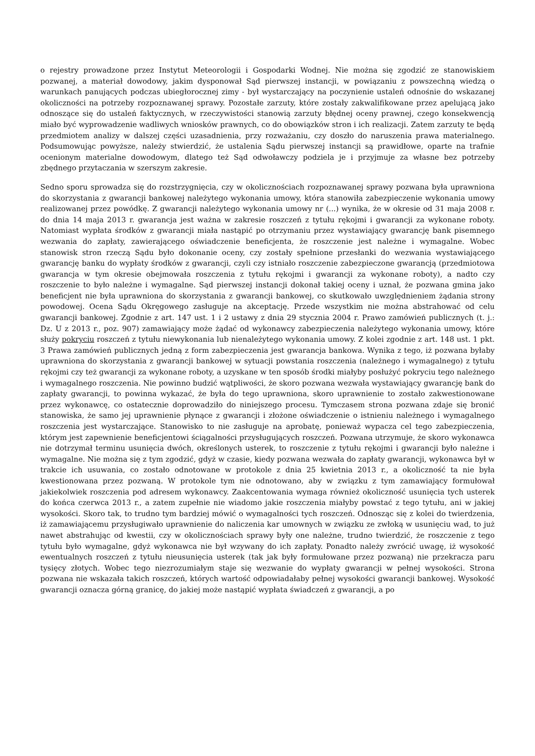o rejestry prowadzone przez Instytut Meteorologii i Gospodarki Wodnej. Nie można się zgodzić ze stanowiskiem pozwanej, a materiał dowodowy, jakim dysponował Sąd pierwszej instancji, w powiązaniu z powszechną wiedzą o warunkach panujących podczas ubiegłorocznej zimy - był wystarczający na poczynienie ustaleń odnośnie do wskazanej okoliczności na potrzeby rozpoznawanej sprawy. Pozostałe zarzuty, które zostały zakwalifikowane przez apelującą jako odnoszące się do ustaleń faktycznych, w rzeczywistości stanowią zarzuty błędnej oceny prawnej, czego konsekwencją miało być wyprowadzenie wadliwych wniosków prawnych, co do obowiązków stron i ich realizacji. Zatem zarzuty te będą przedmiotem analizy w dalszej części uzasadnienia, przy rozważaniu, czy doszło do naruszenia prawa materialnego. Podsumowując powyższe, należy stwierdzić, że ustalenia Sądu pierwszej instancji są prawidłowe, oparte na trafnie ocenionym materialne dowodowym, dlatego też Sąd odwoławczy podziela je i przyjmuje za własne bez potrzeby zbędnego przytaczania w szerszym zakresie.
Sedno sporu sprowadza się do rozstrzygnięcia, czy w okolicznościach rozpoznawanej sprawy pozwana była uprawniona do skorzystania z gwarancji bankowej należytego wykonania umowy, która stanowiła zabezpieczenie wykonania umowy realizowanej przez powódkę. Z gwarancji należytego wykonania umowy nr (...) wynika, że w okresie od 31 maja 2008 r. do dnia 14 maja 2013 r. gwarancja jest ważna w zakresie roszczeń z tytułu rękojmi i gwarancji za wykonane roboty. Natomiast wypłata środków z gwarancji miała nastąpić po otrzymaniu przez wystawiający gwarancję bank pisemnego wezwania do zapłaty, zawierającego oświadczenie beneficjenta, że roszczenie jest należne i wymagalne. Wobec stanowisk stron rzeczą Sądu było dokonanie oceny, czy zostały spełnione przesłanki do wezwania wystawiającego gwarancję banku do wypłaty środków z gwarancji, czyli czy istniało roszczenie zabezpieczone gwarancją (przedmiotowa gwarancja w tym okresie obejmowała roszczenia z tytułu rękojmi i gwarancji za wykonane roboty), a nadto czy roszczenie to było należne i wymagalne. Sąd pierwszej instancji dokonał takiej oceny i uznał, że pozwana gmina jako beneficjent nie była uprawniona do skorzystania z gwarancji bankowej, co skutkowało uwzględnieniem żądania strony powodowej. Ocena Sądu Okręgowego zasługuje na akceptację. Przede wszystkim nie można abstrahować od celu gwarancji bankowej. Zgodnie z art. 147 ust. 1 i 2 ustawy z dnia 29 stycznia 2004 r. Prawo zamówień publicznych (t. j.: Dz. U z 2013 r., poz. 907) zamawiający może żądać od wykonawcy zabezpieczenia należytego wykonania umowy, które służy pokryciu roszczeń z tytułu niewykonania lub nienależytego wykonania umowy. Z kolei zgodnie z art. 148 ust. 1 pkt. 3 Prawa zamówień publicznych jedną z form zabezpieczenia jest gwarancja bankowa. Wynika z tego, iż pozwana byłaby uprawniona do skorzystania z gwarancji bankowej w sytuacji powstania roszczenia (należnego i wymagalnego) z tytułu rękojmi czy też gwarancji za wykonane roboty, a uzyskane w ten sposób środki miałyby posłużyć pokryciu tego należnego i wymagalnego roszczenia. Nie powinno budzić wątpliwości, że skoro pozwana wezwała wystawiający gwarancję bank do zapłaty gwarancji, to powinna wykazać, że była do tego uprawniona, skoro uprawnienie to zostało zakwestionowane przez wykonawcę, co ostatecznie doprowadziło do niniejszego procesu. Tymczasem strona pozwana zdaje się bronić stanowiska, że samo jej uprawnienie płynące z gwarancji i złożone oświadczenie o istnieniu należnego i wymagalnego roszczenia jest wystarczające. Stanowisko to nie zasługuje na aprobatę, ponieważ wypacza cel tego zabezpieczenia, którym jest zapewnienie beneficjentowi ściągalności przysługujących roszczeń. Pozwana utrzymuje, że skoro wykonawca nie dotrzymał terminu usunięcia dwóch, określonych usterek, to roszczenie z tytułu rękojmi i gwarancji było należne i wymagalne. Nie można się z tym zgodzić, gdyż w czasie, kiedy pozwana wezwała do zapłaty gwarancji, wykonawca był w trakcie ich usuwania, co zostało odnotowane w protokole z dnia 25 kwietnia 2013 r., a okoliczność ta nie była kwestionowana przez pozwaną. W protokole tym nie odnotowano, aby w związku z tym zamawiający formułował jakiekolwiek roszczenia pod adresem wykonawcy. Zaakcentowania wymaga również okoliczność usunięcia tych usterek do końca czerwca 2013 r., a zatem zupełnie nie wiadomo jakie roszczenia miałyby powstać z tego tytułu, ani w jakiej wysokości. Skoro tak, to trudno tym bardziej mówić o wymagalności tych roszczeń. Odnosząc się z kolei do twierdzenia, iż zamawiającemu przysługiwało uprawnienie do naliczenia kar umownych w związku ze zwłoką w usunięciu wad, to już nawet abstrahując od kwestii, czy w okolicznościach sprawy były one należne, trudno twierdzić, że roszczenie z tego tytułu było wymagalne, gdyż wykonawca nie był wzywany do ich zapłaty. Ponadto należy zwrócić uwagę, iż wysokość ewentualnych roszczeń z tytułu nieusunięcia usterek (tak jak były formułowane przez pozwaną) nie przekracza paru tysięcy złotych. Wobec tego niezrozumiałym staje się wezwanie do wypłaty gwarancji w pełnej wysokości. Strona pozwana nie wskazała takich roszczeń, których wartość odpowiadałaby pełnej wysokości gwarancji bankowej. Wysokość gwarancji oznacza górną granicę, do jakiej może nastąpić wypłata świadczeń z gwarancji, a po